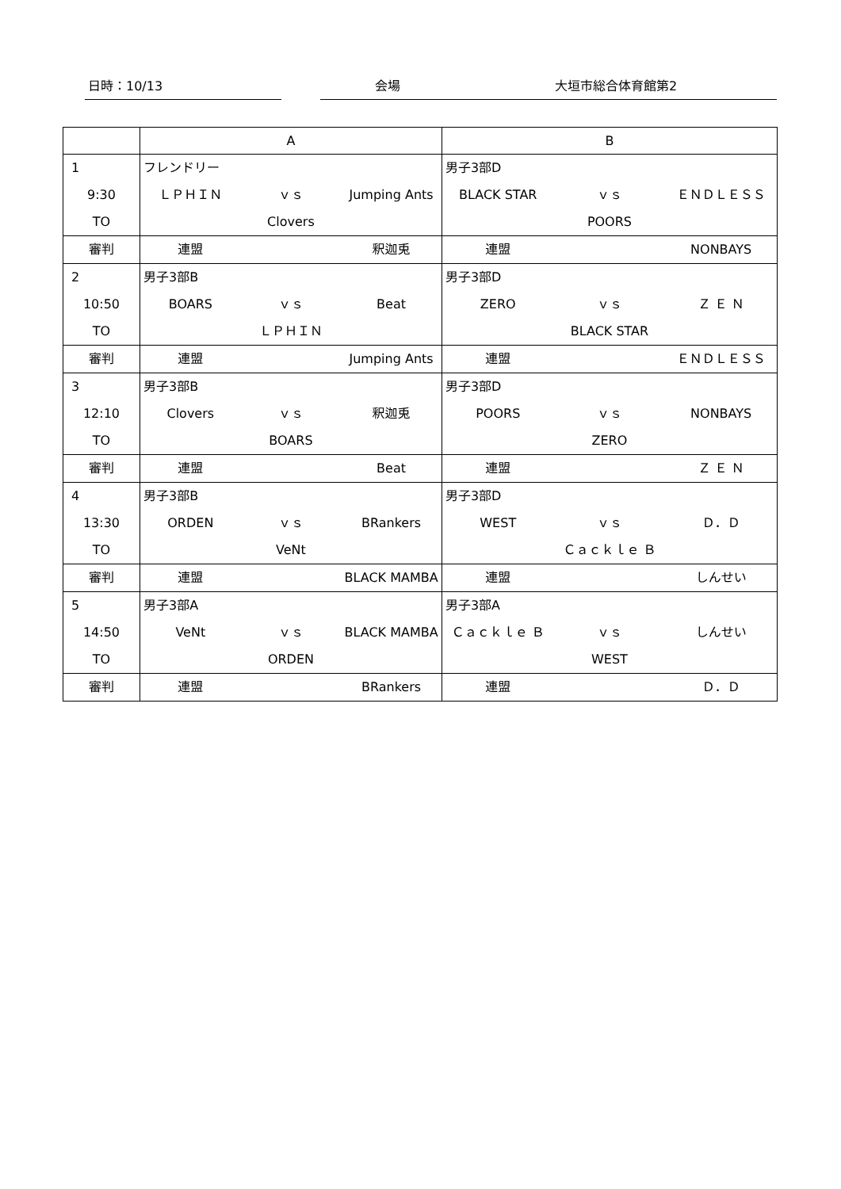日時：10/13 会場 大垣市総合体育館第2
| | A | B |
| --- | --- | --- |
| 1 9:30 TO | フレンドリー ＬＰＨＩＮ ｖｓ Jumping Ants Clovers | 男子3部D BLACK STAR ｖｓ ＥＮＤＬＥＳＳ POORS |
| 審判 | 連盟 釈迦兎 | 連盟 NONBAYS |
| 2 10:50 TO | 男子3部B BOARS ｖｓ Beat ＬＰＨＩＮ | 男子3部D ZERO ｖｓ Ｚ Ｅ Ｎ BLACK STAR |
| 審判 | 連盟 Jumping Ants | 連盟 ＥＮＤＬＥＳＳ |
| 3 12:10 TO | 男子3部B Clovers ｖｓ 釈迦兎 BOARS | 男子3部D POORS ｖｓ NONBAYS ZERO |
| 審判 | 連盟 Beat | 連盟 Ｚ Ｅ Ｎ |
| 4 13:30 TO | 男子3部B ORDEN ｖｓ BRankers VeNt | 男子3部D WEST ｖｓ Ｄ．Ｄ Ｃａｃｋｌｅ Ｂ |
| 審判 | 連盟 BLACK MAMBA | 連盟 しんせい |
| 5 14:50 TO | 男子3部A VeNt ｖｓ BLACK MAMBA ORDEN | 男子3部A Ｃａｃｋｌｅ Ｂ ｖｓ しんせい WEST |
| 審判 | 連盟 BRankers | 連盟 Ｄ．Ｄ |